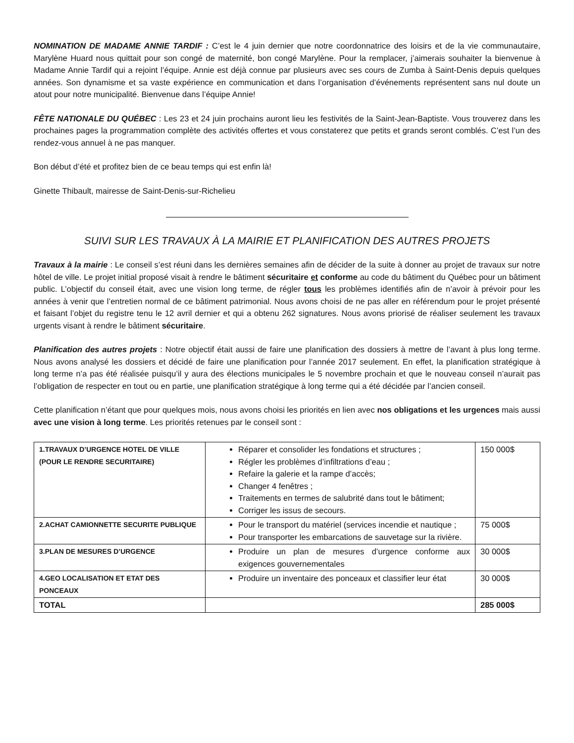NOMINATION DE MADAME ANNIE TARDIF : C’est le 4 juin dernier que notre coordonnatrice des loisirs et de la vie communautaire, Marylène Huard nous quittait pour son congé de maternité, bon congé Marylène. Pour la remplacer, j’aimerais souhaiter la bienvenue à Madame Annie Tardif qui a rejoint l’équipe. Annie est déjà connue par plusieurs avec ses cours de Zumba à Saint-Denis depuis quelques années. Son dynamisme et sa vaste expérience en communication et dans l’organisation d’événements représentent sans nul doute un atout pour notre municipalité. Bienvenue dans l’équipe Annie!
FÊTE NATIONALE DU QUÉBEC : Les 23 et 24 juin prochains auront lieu les festivités de la Saint-Jean-Baptiste. Vous trouverez dans les prochaines pages la programmation complète des activités offertes et vous constaterez que petits et grands seront comblés. C’est l’un des rendez-vous annuel à ne pas manquer.
Bon début d’été et profitez bien de ce beau temps qui est enfin là!
Ginette Thibault, mairesse de Saint-Denis-sur-Richelieu
SUIVI SUR LES TRAVAUX À LA MAIRIE ET PLANIFICATION DES AUTRES PROJETS
Travaux à la mairie : Le conseil s’est réuni dans les dernières semaines afin de décider de la suite à donner au projet de travaux sur notre hôtel de ville. Le projet initial proposé visait à rendre le bâtiment sécuritaire et conforme au code du bâtiment du Québec pour un bâtiment public. L’objectif du conseil était, avec une vision long terme, de régler tous les problèmes identifiés afin de n’avoir à prévoir pour les années à venir que l’entretien normal de ce bâtiment patrimonial. Nous avons choisi de ne pas aller en référendum pour le projet présenté et faisant l’objet du registre tenu le 12 avril dernier et qui a obtenu 262 signatures. Nous avons priorisé de réaliser seulement les travaux urgents visant à rendre le bâtiment sécuritaire.
Planification des autres projets : Notre objectif était aussi de faire une planification des dossiers à mettre de l’avant à plus long terme. Nous avons analysé les dossiers et décidé de faire une planification pour l’année 2017 seulement. En effet, la planification stratégique à long terme n’a pas été réalisée puisqu’il y aura des élections municipales le 5 novembre prochain et que le nouveau conseil n’aurait pas l’obligation de respecter en tout ou en partie, une planification stratégique à long terme qui a été décidée par l’ancien conseil.
Cette planification n’étant que pour quelques mois, nous avons choisi les priorités en lien avec nos obligations et les urgences mais aussi avec une vision à long terme. Les priorités retenues par le conseil sont :
| 1.TRAVAUX D’URGENCE HOTEL DE VILLE (POUR LE RENDRE SECURITAIRE) | Réparer et consolider les fondations et structures ; Régler les problèmes d’infiltrations d’eau ; Refaire la galerie et la rampe d’accès; Changer 4 fenêtres ; Traitements en termes de salubrité dans tout le bâtiment; Corriger les issus de secours. | 150 000$ |
| 2.ACHAT CAMIONNETTE SECURITE PUBLIQUE | Pour le transport du matériel (services incendie et nautique ; Pour transporter les embarcations de sauvetage sur la rivière. | 75 000$ |
| 3.PLAN DE MESURES D’URGENCE | Produire un plan de mesures d’urgence conforme aux exigences gouvernementales | 30 000$ |
| 4.GEO LOCALISATION ET ETAT DES PONCEAUX | Produire un inventaire des ponceaux et classifier leur état | 30 000$ |
| TOTAL | | 285 000$ |